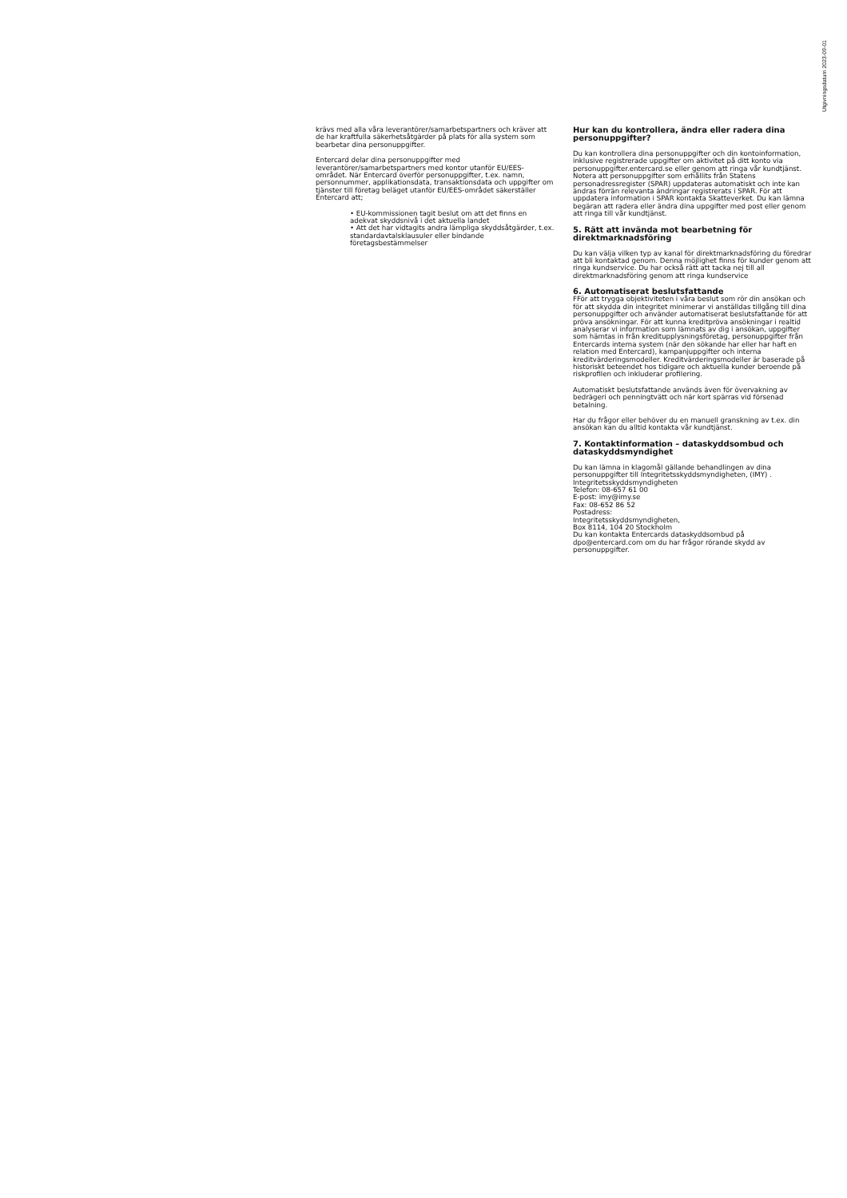Utgivningsdatum 2023-09-01
krävs med alla våra leverantörer/samarbetspartners och kräver att de har kraftfulla säkerhetsåtgärder på plats för alla system som bearbetar dina personuppgifter.
Entercard delar dina personuppgifter med leverantörer/samarbetspartners med kontor utanför EU/EES-området. När Entercard överför personuppgifter, t.ex. namn, personnummer, applikationsdata, transaktionsdata och uppgifter om tjänster till företag beläget utanför EU/EES-området säkerställer Entercard att;
• EU-kommissionen tagit beslut om att det finns en adekvat skyddsnivå i det aktuella landet
• Att det har vidtagits andra lämpliga skyddsåtgärder, t.ex. standardavtalsklausuler eller bindande företagsbestämmelser
Hur kan du kontrollera, ändra eller radera dina personuppgifter?
Du kan kontrollera dina personuppgifter och din kontoinformation, inklusive registrerade uppgifter om aktivitet på ditt konto via personuppgifter.entercard.se eller genom att ringa vår kundtjänst. Notera att personuppgifter som erhållits från Statens personadressregister (SPAR) uppdateras automatiskt och inte kan ändras förrän relevanta ändringar registrerats i SPAR. För att uppdatera information i SPAR kontakta Skatteverket. Du kan lämna begäran att radera eller ändra dina uppgifter med post eller genom att ringa till vår kundtjänst.
5. Rätt att invända mot bearbetning för direktmarknadsföring
Du kan välja vilken typ av kanal för direktmarknadsföring du föredrar att bli kontaktad genom. Denna möjlighet finns för kunder genom att ringa kundservice. Du har också rätt att tacka nej till all direktmarknadsföring genom att ringa kundservice
6. Automatiserat beslutsfattande
FFör att trygga objektiviteten i våra beslut som rör din ansökan och för att skydda din integritet minimerar vi anställdas tillgång till dina personuppgifter och använder automatiserat beslutsfattande för att pröva ansökningar. För att kunna kreditpröva ansökningar i realtid analyserar vi information som lämnats av dig i ansökan, uppgifter som hämtas in från kreditupplysningsföretag, personuppgifter från Entercards interna system (när den sökande har eller har haft en relation med Entercard), kampanjuppgifter och interna kreditvärderingsmodeller. Kreditvärderingsmodeller är baserade på historiskt beteendet hos tidigare och aktuella kunder beroende på riskprofilen och inkluderar profilering.
Automatiskt beslutsfattande används även för övervakning av bedrägeri och penningtvätt och när kort spärras vid försenad betalning.
Har du frågor eller behöver du en manuell granskning av t.ex. din ansökan kan du alltid kontakta vår kundtjänst.
7. Kontaktinformation – dataskyddsombud och dataskyddsmyndighet
Du kan lämna in klagomål gällande behandlingen av dina personuppgifter till Integritetsskyddsmyndigheten, (IMY) .
Integritetsskyddsmyndigheten
Telefon: 08-657 61 00
E-post: imy@imy.se
Fax: 08-652 86 52
Postadress:
Integritetsskyddsmyndigheten,
Box 8114, 104 20 Stockholm
Du kan kontakta Entercards dataskyddsombud på dpo@entercard.com om du har frågor rörande skydd av personuppgifter.